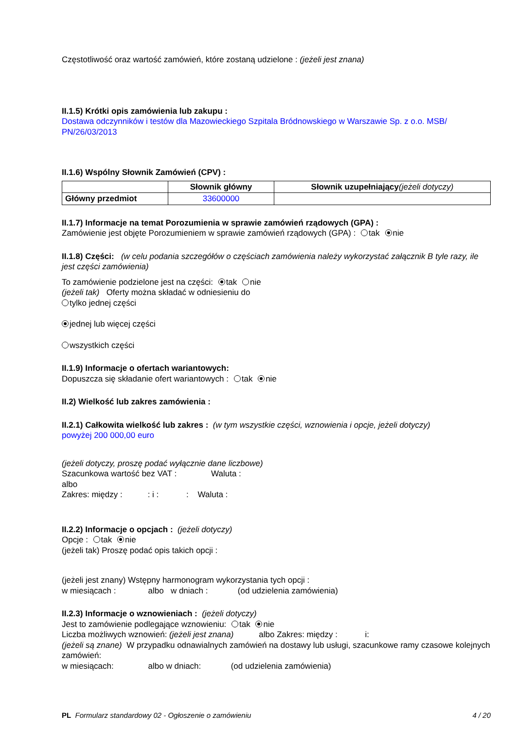Częstotliwość oraz wartość zamówień, które zostaną udzielone : (jeżeli jest znana)
II.1.5) Krótki opis zamówienia lub zakupu :
Dostawa odczynników i testów dla Mazowieckiego Szpitala Bródnowskiego w Warszawie Sp. z o.o. MSB/ PN/26/03/2013
II.1.6) Wspólny Słownik Zamówień (CPV) :
| | Słownik główny | Słownik uzupełniający (jeżeli dotyczy) |
| --- | --- | --- |
| Główny przedmiot | 33600000 | |
II.1.7) Informacje na temat Porozumienia w sprawie zamówień rządowych (GPA) :
Zamówienie jest objęte Porozumieniem w sprawie zamówień rządowych (GPA) : tak nie
II.1.8) Części: (w celu podania szczegółów o częściach zamówienia należy wykorzystać załącznik B tyle razy, ile jest części zamówienia)
To zamówienie podzielone jest na części: tak nie
(jeżeli tak) Oferty można składać w odniesieniu do
tylko jednej części
jednej lub więcej części
wszystkich części
II.1.9) Informacje o ofertach wariantowych:
Dopuszcza się składanie ofert wariantowych : tak nie
II.2) Wielkość lub zakres zamówienia :
II.2.1) Całkowita wielkość lub zakres : (w tym wszystkie części, wznowienia i opcje, jeżeli dotyczy)
powyżej 200 000,00 euro
(jeżeli dotyczy, proszę podać wyłącznie dane liczbowe)
Szacunkowa wartość bez VAT : Waluta :
albo
Zakres: między : : i : : Waluta :
II.2.2) Informacje o opcjach : (jeżeli dotyczy)
Opcje : tak nie
(jeżeli tak) Proszę podać opis takich opcji :
(jeżeli jest znany) Wstępny harmonogram wykorzystania tych opcji :
w miesiącach : albo w dniach : (od udzielenia zamówienia)
II.2.3) Informacje o wznowieniach : (jeżeli dotyczy)
Jest to zamówienie podlegające wznowieniu: tak nie
Liczba możliwych wznowień: (jeżeli jest znana) albo Zakres: między : i:
(jeżeli są znane) W przypadku odnawialnych zamówień na dostawy lub usługi, szacunkowe ramy czasowe kolejnych zamówień:
w miesiącach: albo w dniach: (od udzielenia zamówienia)
PL Formularz standardowy 02 - Ogłoszenie o zamówieniu 4 / 20